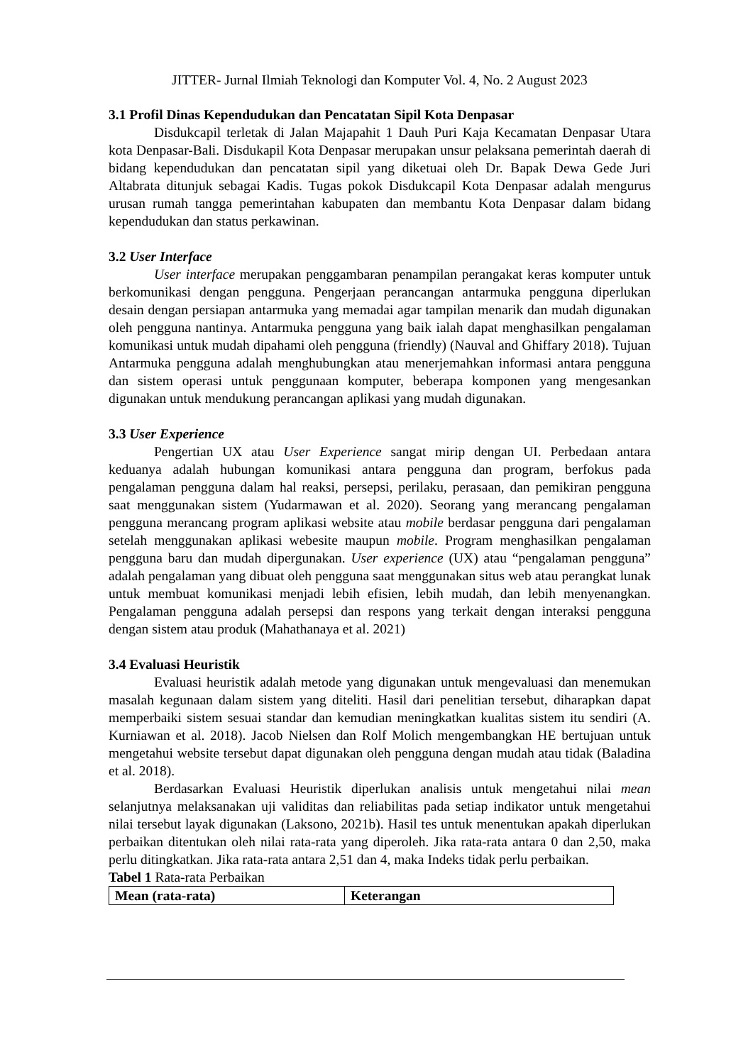JITTER- Jurnal Ilmiah Teknologi dan Komputer Vol. 4, No. 2 August 2023
3.1 Profil Dinas Kependudukan dan Pencatatan Sipil Kota Denpasar
Disdukcapil terletak di Jalan Majapahit 1 Dauh Puri Kaja Kecamatan Denpasar Utara kota Denpasar-Bali. Disdukapil Kota Denpasar merupakan unsur pelaksana pemerintah daerah di bidang kependudukan dan pencatatan sipil yang diketuai oleh Dr. Bapak Dewa Gede Juri Altabrata ditunjuk sebagai Kadis. Tugas pokok Disdukcapil Kota Denpasar adalah mengurus urusan rumah tangga pemerintahan kabupaten dan membantu Kota Denpasar dalam bidang kependudukan dan status perkawinan.
3.2 User Interface
User interface merupakan penggambaran penampilan perangakat keras komputer untuk berkomunikasi dengan pengguna. Pengerjaan perancangan antarmuka pengguna diperlukan desain dengan persiapan antarmuka yang memadai agar tampilan menarik dan mudah digunakan oleh pengguna nantinya. Antarmuka pengguna yang baik ialah dapat menghasilkan pengalaman komunikasi untuk mudah dipahami oleh pengguna (friendly) (Nauval and Ghiffary 2018). Tujuan Antarmuka pengguna adalah menghubungkan atau menerjemahkan informasi antara pengguna dan sistem operasi untuk penggunaan komputer, beberapa komponen yang mengesankan digunakan untuk mendukung perancangan aplikasi yang mudah digunakan.
3.3 User Experience
Pengertian UX atau User Experience sangat mirip dengan UI. Perbedaan antara keduanya adalah hubungan komunikasi antara pengguna dan program, berfokus pada pengalaman pengguna dalam hal reaksi, persepsi, perilaku, perasaan, dan pemikiran pengguna saat menggunakan sistem (Yudarmawan et al. 2020). Seorang yang merancang pengalaman pengguna merancang program aplikasi website atau mobile berdasar pengguna dari pengalaman setelah menggunakan aplikasi webesite maupun mobile. Program menghasilkan pengalaman pengguna baru dan mudah dipergunakan. User experience (UX) atau “pengalaman pengguna” adalah pengalaman yang dibuat oleh pengguna saat menggunakan situs web atau perangkat lunak untuk membuat komunikasi menjadi lebih efisien, lebih mudah, dan lebih menyenangkan. Pengalaman pengguna adalah persepsi dan respons yang terkait dengan interaksi pengguna dengan sistem atau produk (Mahathanaya et al. 2021)
3.4 Evaluasi Heuristik
Evaluasi heuristik adalah metode yang digunakan untuk mengevaluasi dan menemukan masalah kegunaan dalam sistem yang diteliti. Hasil dari penelitian tersebut, diharapkan dapat memperbaiki sistem sesuai standar dan kemudian meningkatkan kualitas sistem itu sendiri (A. Kurniawan et al. 2018). Jacob Nielsen dan Rolf Molich mengembangkan HE bertujuan untuk mengetahui website tersebut dapat digunakan oleh pengguna dengan mudah atau tidak (Baladina et al. 2018).
Berdasarkan Evaluasi Heuristik diperlukan analisis untuk mengetahui nilai mean selanjutnya melaksanakan uji validitas dan reliabilitas pada setiap indikator untuk mengetahui nilai tersebut layak digunakan (Laksono, 2021b). Hasil tes untuk menentukan apakah diperlukan perbaikan ditentukan oleh nilai rata-rata yang diperoleh. Jika rata-rata antara 0 dan 2,50, maka perlu ditingkatkan. Jika rata-rata antara 2,51 dan 4, maka Indeks tidak perlu perbaikan.
Tabel 1 Rata-rata Perbaikan
| Mean (rata-rata) | Keterangan |
| --- | --- |